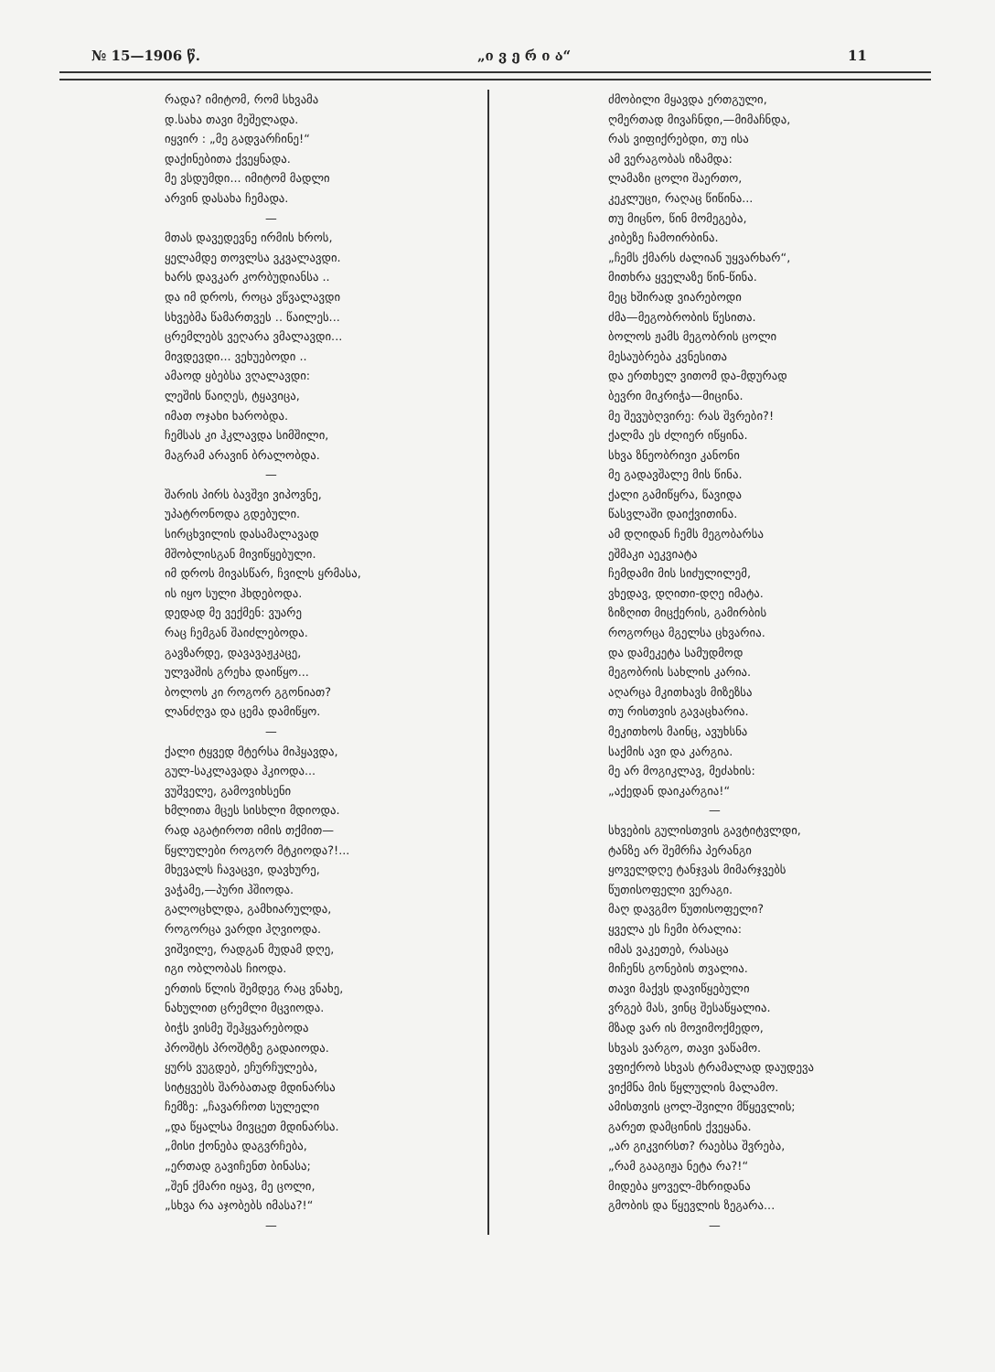№ 15—1906 წ. „ი ვ ე რ ი ა“11
რადა? იმიტომ, რომ სხვამა
დ.სახა თავი მეშელადა.
იყვირ : „მე გადვარჩინე!“
დაქინებითა ქვეყნადა.
მე ვსდუმდი... იმიტომ მადლი
არვინ დასახა ჩემადა.
—
მთას დავედევნე ირმის ხროს,
ყელამდე თოვლსა ვკვალავდი.
ხარს დავკარ კორბუდიანსა ..
და იმ დროს, როცა ვწვალავდი
სხვებმა წამართვეს .. წაილეს...
ცრემლებს ვეღარა ვმალავდი...
მივდევდი... ვეხუებოდი ..
ამაოდ ყბებსა ვღალავდი:
ლეშის წაიღეს, ტყავიცა,
იმათ ოჯახი ხარობდა.
ჩემსას კი ჰკლავდა სიმშილი,
მაგრამ არავინ ბრალობდა.
—
შარის პირს ბავშვი ვიპოვნე,
უპატრონოდა გდებული.
სირცხვილის დასამალავად
მშობლისგან მივიწყებული.
იმ დროს მივასწარ, ჩვილს ყრმასა,
ის იყო სული ჰხდებოდა.
დედად მე ვექმენ: ვუარე
რაც ჩემგან შაიძლებოდა.
გავზარდე, დავავაჟკაცე,
ულვაშის გრეხა დაიწყო...
ბოლოს კი როგორ გგონიათ?
ლანძღვა და ცემა დამიწყო.
—
ქალი ტყვედ მტერსა მიჰყავდა,
გულ-საკლავადა ჰკიოდა...
ვუშველე, გამოვიხსენი
ხმლითა მცეს სისხლი მდიოდა.
რად აგატიროთ იმის თქმით—
წყლულები როგორ მტკიოდა?!...
მხევალს ჩავაცვი, დავხურე,
ვაჭამე,—პური ჰშიოდა.
გალოცხლდა, გამხიარულდა,
როგორცა ვარდი ჰღვიოდა.
ვიშვილე, რადგან მუდამ დღე,
იგი ობლობას ჩიოდა.
ერთის წლის შემდეგ რაც ვნახე,
ნახულით ცრემლი მცვიოდა.
ბიჭს ვისმე შეჰყვარებოდა
პროშტს პროშტზე გადაიოდა.
ყურს ვუგდებ, ეჩურჩულება,
სიტყვებს შარბათად მდინარსა
ჩემზე: „ჩავარჩოთ სულელი
„და წყალსა მივცეთ მდინარსა.
„მისი ქონება დაგვრჩება,
„ერთად გავიჩენთ ბინასა;
„შენ ქმარი იყავ, მე ცოლი,
„სხვა რა აჯობებს იმასა?!“
—
ძმობილი მყავდა ერთგული,
ღმერთად მივაჩნდი,—მიმაჩნდა,
რას ვიფიქრებდი, თუ ისა
ამ ვერაგობას იზამდა:
ლამაზი ცოლი შაერთო,
კეკლუცი, რაღაც წიწინა...
თუ მიცნო, წინ მომეგება,
კიბეზე ჩამოირბინა.
„ჩემს ქმარს ძალიან უყვარხარ“,
მითხრა ყველაზე წინ-წინა.
მეც ხშირად ვიარებოდი
ძმა—მეგობრობის წესითა.
ბოლოს ჟამს მეგობრის ცოლი
მესაუბრება კვნესითა
და ერთხელ ვითომ და-მდურად
ბევრი მიკრიჭა—მიცინა.
მე შევუბღვირე: რას შვრები?!
ქალმა ეს ძლიერ იწყინა.
სხვა ზნეობრივი კანონი
მე გადავშალე მის წინა.
ქალი გამიწყრა, წავიდა
წასვლაში დაიქვითინა.
ამ დღიდან ჩემს მეგობარსა
ეშმაკი აეკვიატა
ჩემდამი მის სიძულილემ,
ვხედავ, დღითი-დღე იმატა.
ზიზღით მიცქერის, გამირბის
როგორცა მგელსა ცხვარია.
და დამეკეტა სამუდმოდ
მეგობრის სახლის კარია.
აღარცა მკითხავს მიზეზსა
თუ რისთვის გავაცხარია.
მეკითხოს მაინც, ავუხსნა
საქმის ავი და კარგია.
მე არ მოგიკლავ, მეძახის:
„აქედან დაიკარგია!“
—
სხვების გულისთვის გავტიტვლდი,
ტანზე არ შემრჩა პერანგი
ყოველდღე ტანჯვას მიმარჯვებს
წუთისოფელი ვერაგი.
მაღ დავგმო წუთისოფელი?
ყველა ეს ჩემი ბრალია:
იმას ვაკეთებ, რასაცა
მიჩენს გონების თვალია.
თავი მაქვს დავიწყებული
ვრგებ მას, ვინც შესაწყალია.
მზად ვარ ის მოვიმოქმედო,
სხვას ვარგო, თავი ვაწამო.
ვფიქრობ სხვას ტრამალად დაუდევა
ვიქმნა მის წყლულის მალამო.
ამისთვის ცოლ-შვილი მწყევლის;
გარეთ დამცინის ქვეყანა.
„არ გიკვირსთ? რაებსა შვრება,
„რამ გააგიჟა ნეტა რა?!“
მიდება ყოველ-მხრიდანა
გმობის და წყევლის ზეგარა...
—